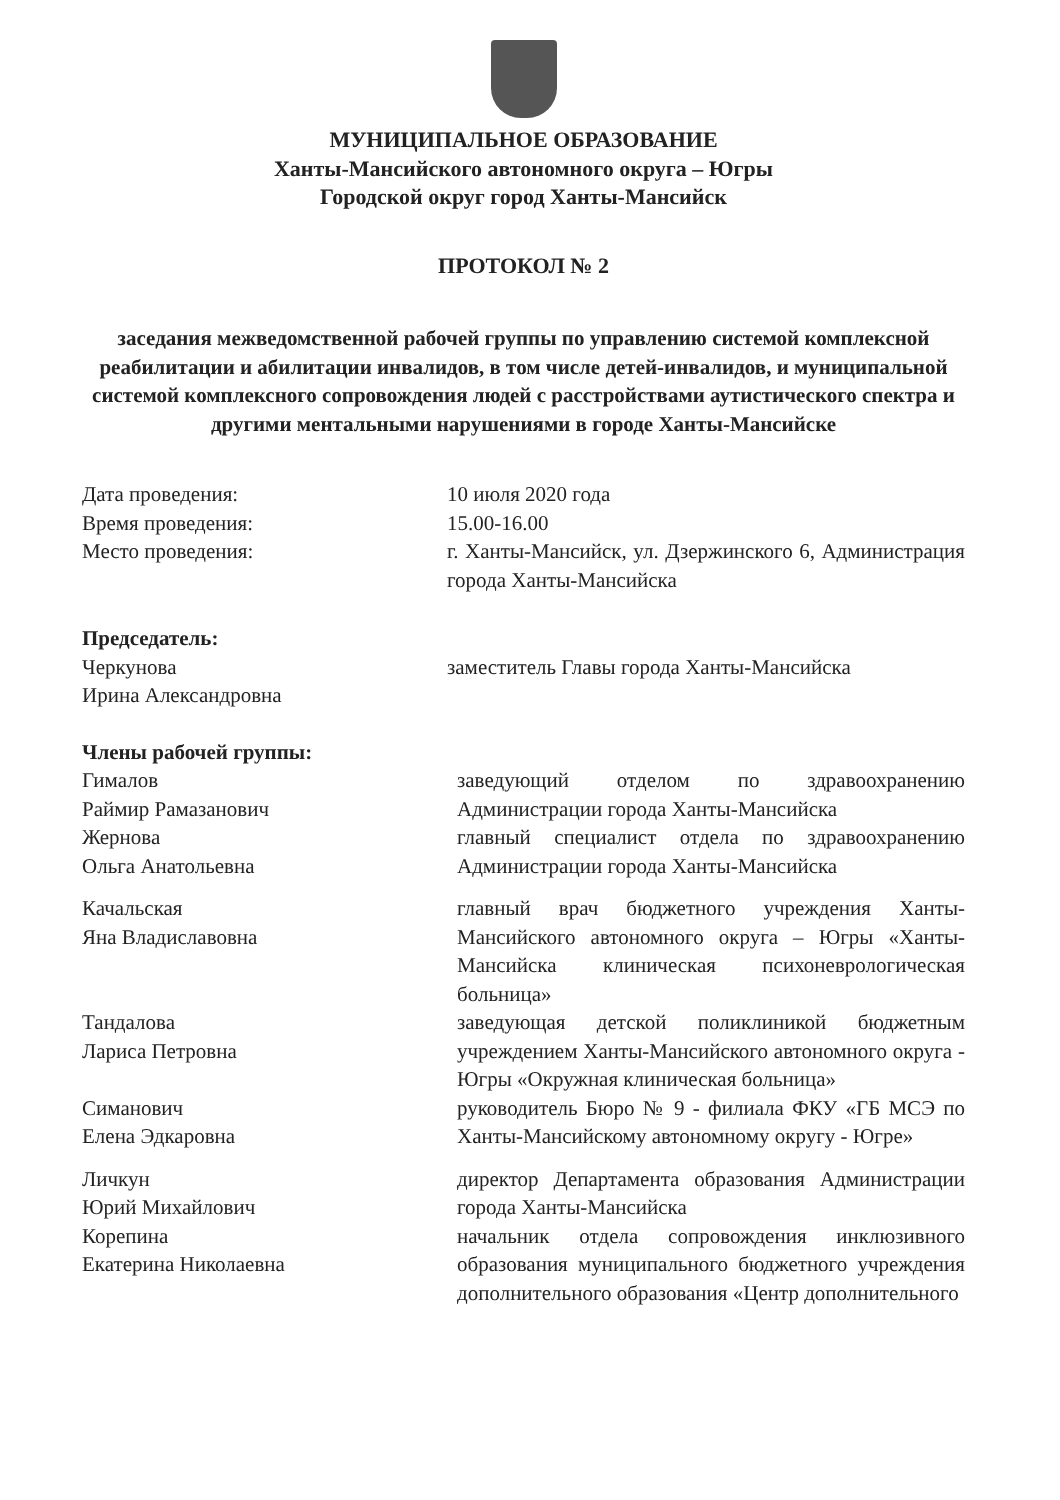МУНИЦИПАЛЬНОЕ ОБРАЗОВАНИЕ
Ханты-Мансийского автономного округа – Югры
Городской округ город Ханты-Мансийск
ПРОТОКОЛ № 2
заседания межведомственной рабочей группы по управлению системой комплексной реабилитации и абилитации инвалидов, в том числе детей-инвалидов, и муниципальной системой комплексного сопровождения людей с расстройствами аутистического спектра и другими ментальными нарушениями в городе Ханты-Мансийске
Дата проведения: 10 июля 2020 года
Время проведения: 15.00-16.00
Место проведения: г. Ханты-Мансийск, ул. Дзержинского 6, Администрация города Ханты-Мансийска
Председатель:
Черкунова
Ирина Александровна
заместитель Главы города Ханты-Мансийска
Члены рабочей группы:
Гималов
Раймир Рамазанович
заведующий отделом по здравоохранению Администрации города Ханты-Мансийска
Жернова
Ольга Анатольевна
главный специалист отдела по здравоохранению Администрации города Ханты-Мансийска
Качальская
Яна Владиславовна
главный врач бюджетного учреждения Ханты-Мансийского автономного округа – Югры «Ханты-Мансийска клиническая психоневрологическая больница»
Тандалова
Лариса Петровна
заведующая детской поликлиникой бюджетным учреждением Ханты-Мансийского автономного округа - Югры «Окружная клиническая больница»
Симанович
Елена Эдкаровна
руководитель Бюро № 9 - филиала ФКУ «ГБ МСЭ по Ханты-Мансийскому автономному округу - Югре»
Личкун
Юрий Михайлович
директор Департамента образования Администрации города Ханты-Мансийска
Корепина
Екатерина Николаевна
начальник отдела сопровождения инклюзивного образования муниципального бюджетного учреждения дополнительного образования «Центр дополнительного